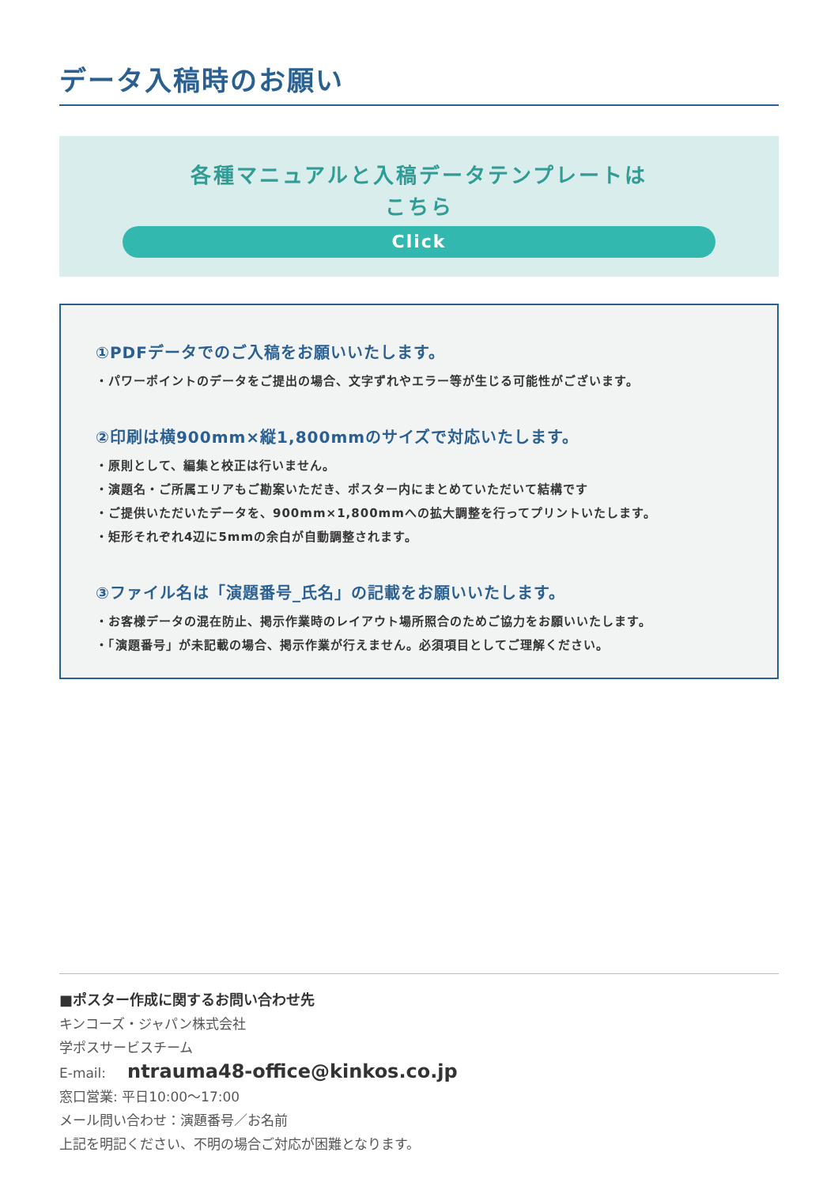データ入稿時のお願い
各種マニュアルと入稿データテンプレートは
こちら
Click
①PDFデータでのご入稿をお願いいたします。
・パワーポイントのデータをご提出の場合、文字ずれやエラー等が生じる可能性がございます。
②印刷は横900mm×縦1,800mmのサイズで対応いたします。
・原則として、編集と校正は行いません。
・演題名・ご所属エリアもご勘案いただき、ポスター内にまとめていただいて結構です
・ご提供いただいたデータを、900mm×1,800mmへの拡大調整を行ってプリントいたします。
・矩形それぞれ4辺に5mmの余白が自動調整されます。
③ファイル名は「演題番号_氏名」の記載をお願いいたします。
・お客様データの混在防止、掲示作業時のレイアウト場所照合のためご協力をお願いいたします。
・「演題番号」が未記載の場合、掲示作業が行えません。必須項目としてご理解ください。
■ポスター作成に関するお問い合わせ先
キンコーズ・ジャパン株式会社
学ポスサービスチーム
E-mail: ntrauma48-office@kinkos.co.jp
窓口営業: 平日10:00〜17:00
メール問い合わせ：演題番号／お名前
上記を明記ください、不明の場合ご対応が困難となります。